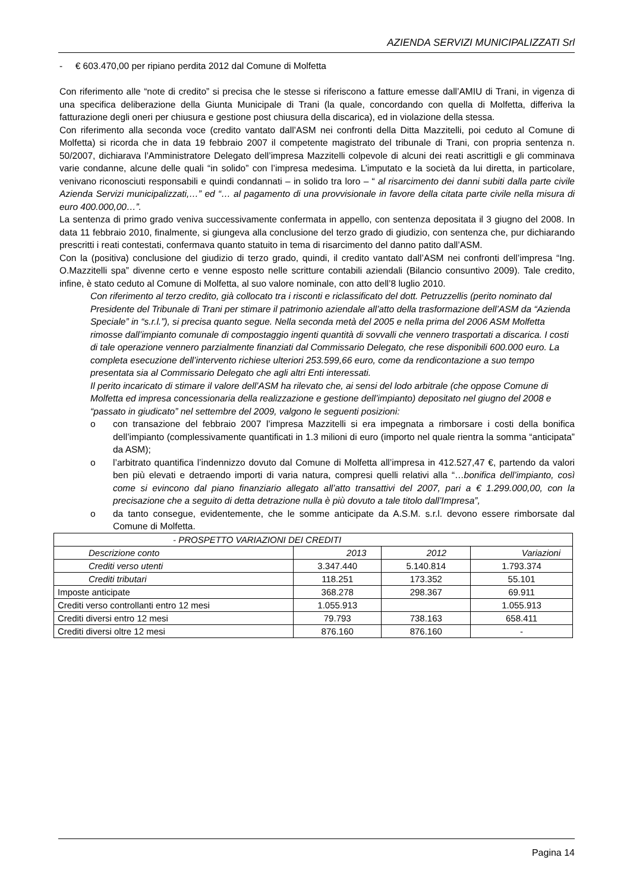AZIENDA SERVIZI MUNICIPALIZZATI Srl
- € 603.470,00 per ripiano perdita 2012 dal Comune di Molfetta
Con riferimento alle “note di credito” si precisa che le stesse si riferiscono a fatture emesse dall’AMIU di Trani, in vigenza di una specifica deliberazione della Giunta Municipale di Trani (la quale, concordando con quella di Molfetta, differiva la fatturazione degli oneri per chiusura e gestione post chiusura della discarica), ed in violazione della stessa.
Con riferimento alla seconda voce (credito vantato dall’ASM nei confronti della Ditta Mazzitelli, poi ceduto al Comune di Molfetta) si ricorda che in data 19 febbraio 2007 il competente magistrato del tribunale di Trani, con propria sentenza n. 50/2007, dichiarava l’Amministratore Delegato dell’impresa Mazzitelli colpevole di alcuni dei reati ascrittigli e gli comminava varie condanne, alcune delle quali “in solido” con l’impresa medesima. L’imputato e la società da lui diretta, in particolare, venivano riconosciuti responsabili e quindi condannati – in solido tra loro – “ al risarcimento dei danni subiti dalla parte civile Azienda Servizi municipalizzati,…” ed “… al pagamento di una provvisionale in favore della citata parte civile nella misura di euro 400.000,00…”.
La sentenza di primo grado veniva successivamente confermata in appello, con sentenza depositata il 3 giugno del 2008. In data 11 febbraio 2010, finalmente, si giungeva alla conclusione del terzo grado di giudizio, con sentenza che, pur dichiarando prescritti i reati contestati, confermava quanto statuito in tema di risarcimento del danno patito dall’ASM.
Con la (positiva) conclusione del giudizio di terzo grado, quindi, il credito vantato dall’ASM nei confronti dell’impresa “Ing. O.Mazzitelli spa” divenne certo e venne esposto nelle scritture contabili aziendali (Bilancio consuntivo 2009). Tale credito, infine, è stato ceduto al Comune di Molfetta, al suo valore nominale, con atto dell’8 luglio 2010.
Con riferimento al terzo credito, già collocato tra i risconti e riclassificato del dott. Petruzzellis (perito nominato dal Presidente del Tribunale di Trani per stimare il patrimonio aziendale all’atto della trasformazione dell’ASM da “Azienda Speciale” in “s.r.l.”), si precisa quanto segue. Nella seconda metà del 2005 e nella prima del 2006 ASM Molfetta rimosse dall’impianto comunale di compostaggio ingenti quantità di sovvalli che vennero trasportati a discarica. I costi di tale operazione vennero parzialmente finanziati dal Commissario Delegato, che rese disponibili 600.000 euro. La completa esecuzione dell’intervento richiese ulteriori 253.599,66 euro, come da rendicontazione a suo tempo presentata sia al Commissario Delegato che agli altri Enti interessati.
Il perito incaricato di stimare il valore dell’ASM ha rilevato che, ai sensi del lodo arbitrale (che oppose Comune di Molfetta ed impresa concessionaria della realizzazione e gestione dell’impianto) depositato nel giugno del 2008 e “passato in giudicato” nel settembre del 2009, valgono le seguenti posizioni:
o con transazione del febbraio 2007 l’impresa Mazzitelli si era impegnata a rimborsare i costi della bonifica dell’impianto (complessivamente quantificati in 1.3 milioni di euro (importo nel quale rientra la somma “anticipata” da ASM);
o l’arbitrato quantifica l’indennizzo dovuto dal Comune di Molfetta all’impresa in 412.527,47 €, partendo da valori ben più elevati e detraendo importi di varia natura, compresi quelli relativi alla “…bonifica dell’impianto, così come si evincono dal piano finanziario allegato all’atto transattivi del 2007, pari a € 1.299.000,00, con la precisazione che a seguito di detta detrazione nulla è più dovuto a tale titolo dall’Impresa”,
o da tanto consegue, evidentemente, che le somme anticipate da A.S.M. s.r.l. devono essere rimborsate dal Comune di Molfetta.
| - PROSPETTO VARIAZIONI DEI CREDITI | | | |
| --- | --- | --- | --- |
| Descrizione conto | 2013 | 2012 | Variazioni |
| Crediti verso utenti | 3.347.440 | 5.140.814 | 1.793.374 |
| Crediti tributari | 118.251 | 173.352 | 55.101 |
| Imposte anticipate | 368.278 | 298.367 | 69.911 |
| Crediti verso controllanti entro 12 mesi | 1.055.913 | | 1.055.913 |
| Crediti diversi entro 12 mesi | 79.793 | 738.163 | 658.411 |
| Crediti diversi oltre 12 mesi | 876.160 | 876.160 | - |
Pagina 14